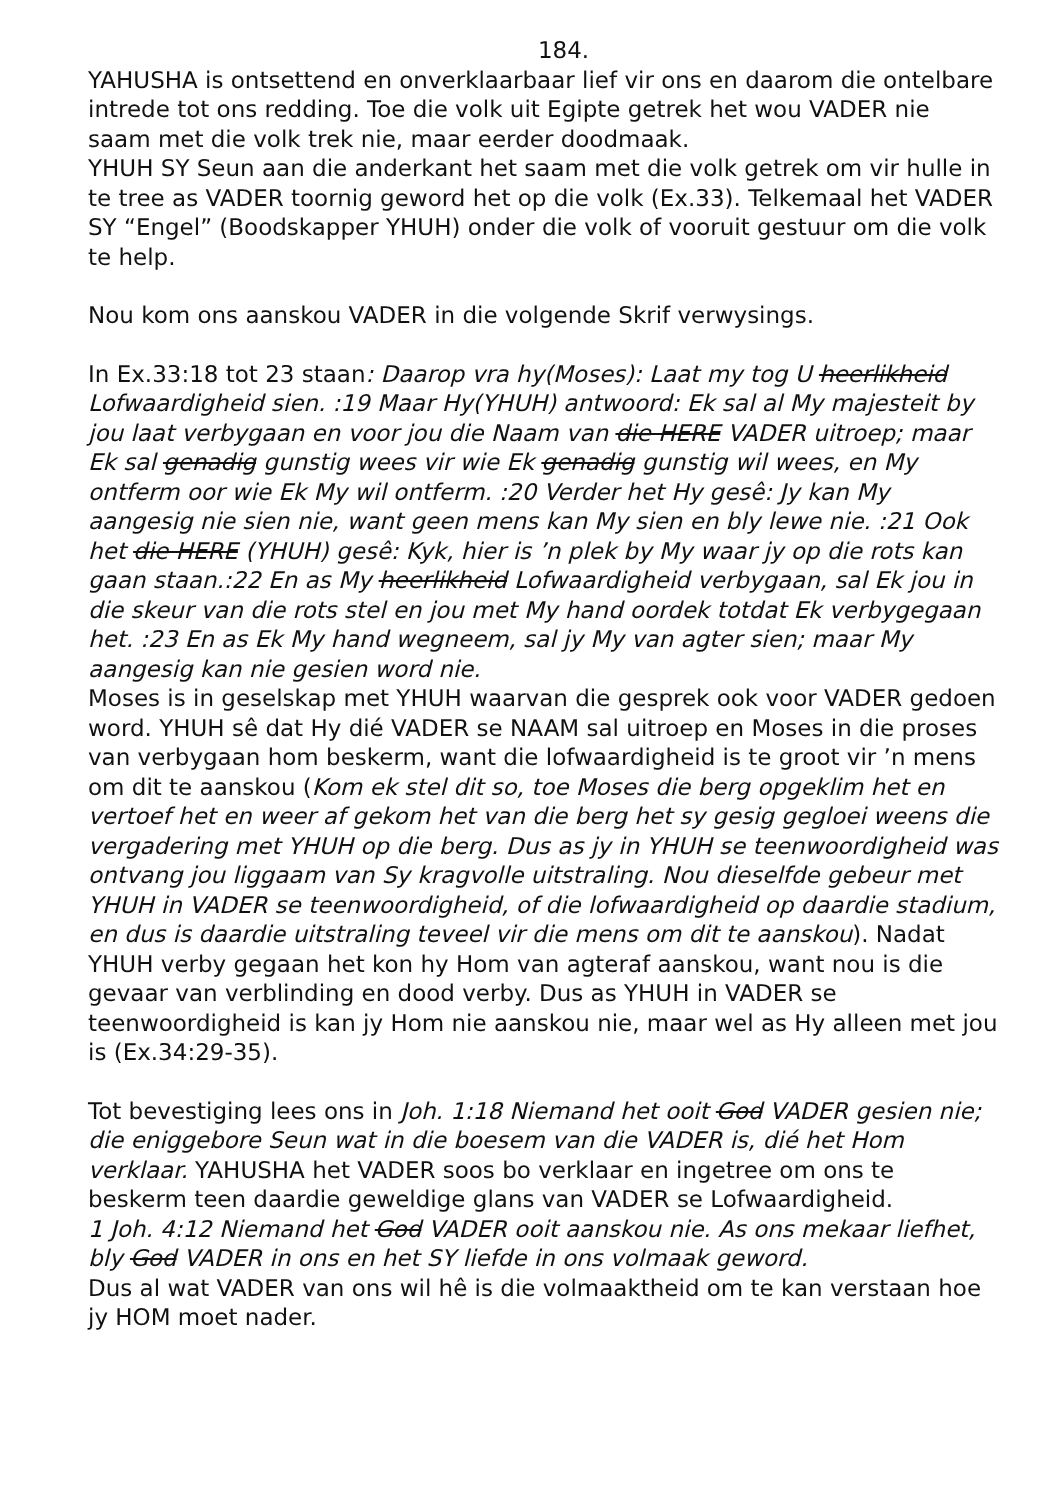184.
YAHUSHA is ontsettend en onverklaarbaar lief vir ons en daarom die ontelbare intrede tot ons redding. Toe die volk uit Egipte getrek het wou VADER nie saam met die volk trek nie, maar eerder doodmaak.
YHUH SY Seun aan die anderkant het saam met die volk getrek om vir hulle in te tree as VADER toornig geword het op die volk (Ex.33). Telkemaal het VADER SY “Engel” (Boodskapper YHUH) onder die volk of vooruit gestuur om die volk te help.
Nou kom ons aanskou VADER in die volgende Skrif verwysings.
In Ex.33:18 tot 23 staan: Daarop vra hy(Moses): Laat my tog U heerlikheid Lofwaardigheid sien. :19 Maar Hy(YHUH) antwoord: Ek sal al My majesteit by jou laat verbygaan en voor jou die Naam van die HERE VADER uitroep; maar Ek sal genadig gunstig wees vir wie Ek genadig gunstig wil wees, en My ontferm oor wie Ek My wil ontferm. :20 Verder het Hy gesê: Jy kan My aangesig nie sien nie, want geen mens kan My sien en bly lewe nie. :21 Ook het die HERE (YHUH) gesê: Kyk, hier is ’n plek by My waar jy op die rots kan gaan staan.:22 En as My heerlikheid Lofwaardigheid verbygaan, sal Ek jou in die skeur van die rots stel en jou met My hand oordek totdat Ek verbygegaan het. :23 En as Ek My hand wegneem, sal jy My van agter sien; maar My aangesig kan nie gesien word nie.
Moses is in geselskap met YHUH waarvan die gesprek ook voor VADER gedoen word. YHUH sê dat Hy dié VADER se NAAM sal uitroep en Moses in die proses van verbygaan hom beskerm, want die lofwaardigheid is te groot vir ’n mens om dit te aanskou (Kom ek stel dit so, toe Moses die berg opgeklim het en vertoef het en weer af gekom het van die berg het sy gesig gegloei weens die vergadering met YHUH op die berg. Dus as jy in YHUH se teenwoordigheid was ontvang jou liggaam van Sy kragvolle uitstraling. Nou dieselfde gebeur met YHUH in VADER se teenwoordigheid, of die lofwaardigheid op daardie stadium, en dus is daardie uitstraling teveel vir die mens om dit te aanskou). Nadat YHUH verby gegaan het kon hy Hom van agteraf aanskou, want nou is die gevaar van verblinding en dood verby. Dus as YHUH in VADER se teenwoordigheid is kan jy Hom nie aanskou nie, maar wel as Hy alleen met jou is (Ex.34:29-35).
Tot bevestiging lees ons in Joh. 1:18 Niemand het ooit God VADER gesien nie; die eniggebore Seun wat in die boesem van die VADER is, dié het Hom verklaar. YAHUSHA het VADER soos bo verklaar en ingetree om ons te beskerm teen daardie geweldige glans van VADER se Lofwaardigheid.
1 Joh. 4:12 Niemand het God VADER ooit aanskou nie. As ons mekaar liefhet, bly God VADER in ons en het SY liefde in ons volmaak geword.
Dus al wat VADER van ons wil hê is die volmaaktheid om te kan verstaan hoe jy HOM moet nader.